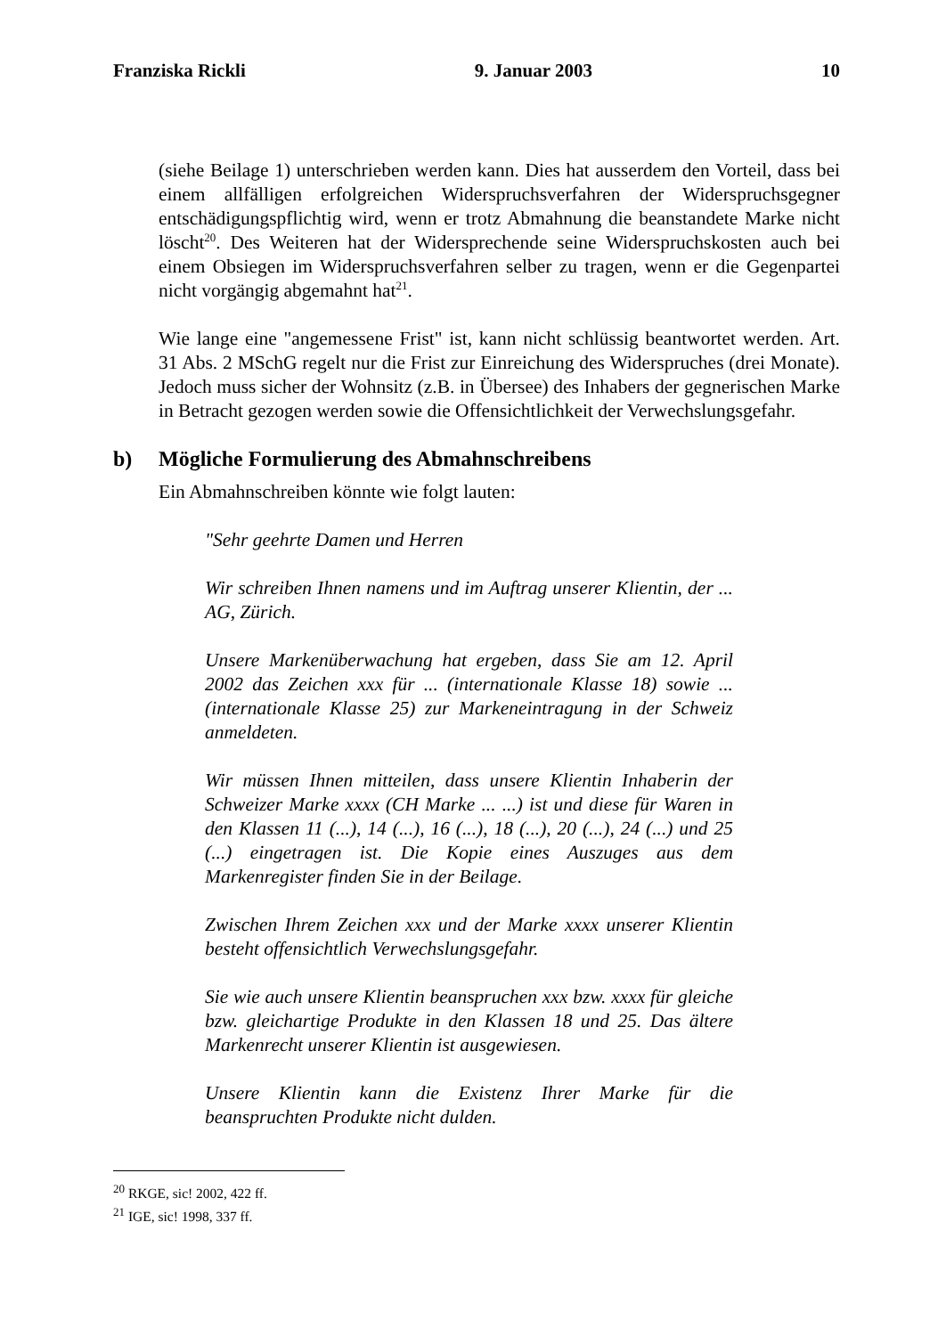Franziska Rickli 9. Januar 2003 10
(siehe Beilage 1) unterschrieben werden kann. Dies hat ausserdem den Vorteil, dass bei einem allfälligen erfolgreichen Widerspruchsverfahren der Widerspruchsgegner entschädigungspflichtig wird, wenn er trotz Abmahnung die beanstandete Marke nicht löscht<sup>20</sup>. Des Weiteren hat der Widersprechende seine Widerspruchskosten auch bei einem Obsiegen im Widerspruchsverfahren selber zu tragen, wenn er die Gegenpartei nicht vorgängig abgemahnt hat<sup>21</sup>.
Wie lange eine "angemessene Frist" ist, kann nicht schlüssig beantwortet werden. Art. 31 Abs. 2 MSchG regelt nur die Frist zur Einreichung des Widerspruches (drei Monate). Jedoch muss sicher der Wohnsitz (z.B. in Übersee) des Inhabers der gegnerischen Marke in Betracht gezogen werden sowie die Offensichtlichkeit der Verwechslungsgefahr.
b) Mögliche Formulierung des Abmahnschreibens
Ein Abmahnschreiben könnte wie folgt lauten:
"Sehr geehrte Damen und Herren
Wir schreiben Ihnen namens und im Auftrag unserer Klientin, der ... AG, Zürich.
Unsere Markenüberwachung hat ergeben, dass Sie am 12. April 2002 das Zeichen xxx für ... (internationale Klasse 18) sowie ... (internationale Klasse 25) zur Markeneintragung in der Schweiz anmeldeten.
Wir müssen Ihnen mitteilen, dass unsere Klientin Inhaberin der Schweizer Marke xxxx (CH Marke ... ...) ist und diese für Waren in den Klassen 11 (...), 14 (...), 16 (...), 18 (...), 20 (...), 24 (...) und 25 (...) eingetragen ist. Die Kopie eines Auszuges aus dem Markenregister finden Sie in der Beilage.
Zwischen Ihrem Zeichen xxx und der Marke xxxx unserer Klientin besteht offensichtlich Verwechslungsgefahr.
Sie wie auch unsere Klientin beanspruchen xxx bzw. xxxx für gleiche bzw. gleichartige Produkte in den Klassen 18 und 25. Das ältere Markenrecht unserer Klientin ist ausgewiesen.
Unsere Klientin kann die Existenz Ihrer Marke für die beanspruchten Produkte nicht dulden.
<sup>20</sup> RKGE, sic! 2002, 422 ff.
<sup>21</sup> IGE, sic! 1998, 337 ff.